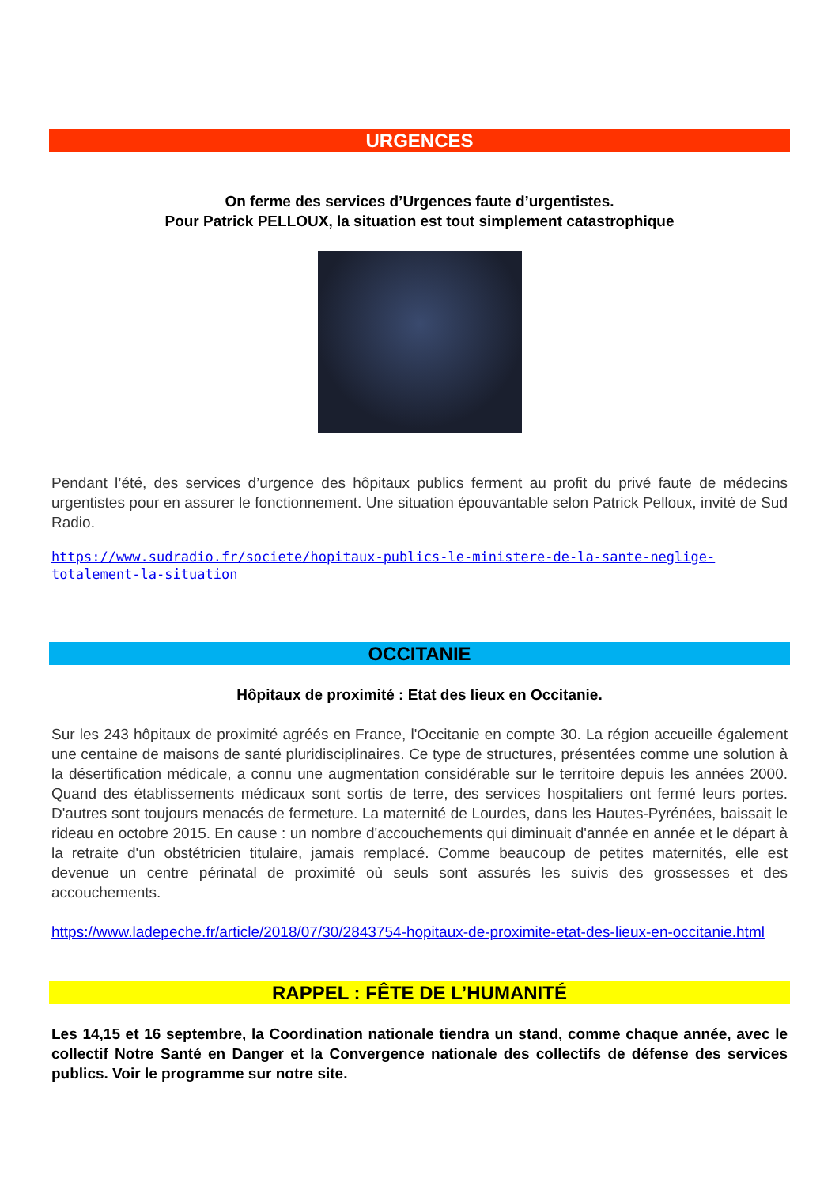URGENCES
On ferme des services d’Urgences faute d’urgentistes.
Pour Patrick PELLOUX, la situation est tout simplement catastrophique
Pendant l’été, des services d’urgence des hôpitaux publics ferment au profit du privé faute de médecins urgentistes pour en assurer le fonctionnement. Une situation épouvantable selon Patrick Pelloux, invité de Sud Radio.
https://www.sudradio.fr/societe/hopitaux-publics-le-ministere-de-la-sante-neglige-totalement-la-situation
OCCITANIE
Hôpitaux de proximité : Etat des lieux en Occitanie.
Sur les 243 hôpitaux de proximité agréés en France, l'Occitanie en compte 30. La région accueille également une centaine de maisons de santé pluridisciplinaires. Ce type de structures, présentées comme une solution à la désertification médicale, a connu une augmentation considérable sur le territoire depuis les années 2000. Quand des établissements médicaux sont sortis de terre, des services hospitaliers ont fermé leurs portes. D'autres sont toujours menacés de fermeture. La maternité de Lourdes, dans les Hautes-Pyrénées, baissait le rideau en octobre 2015. En cause : un nombre d'accouchements qui diminuait d'année en année et le départ à la retraite d'un obstétricien titulaire, jamais remplacé. Comme beaucoup de petites maternités, elle est devenue un centre périnatal de proximité où seuls sont assurés les suivis des grossesses et des accouchements.
https://www.ladepeche.fr/article/2018/07/30/2843754-hopitaux-de-proximite-etat-des-lieux-en-occitanie.html
RAPPEL : FÊTE DE L’HUMANITÉ
Les 14,15 et 16 septembre, la Coordination nationale tiendra un stand, comme chaque année, avec le collectif Notre Santé en Danger et la Convergence nationale des collectifs de défense des services publics. Voir le programme sur notre site.